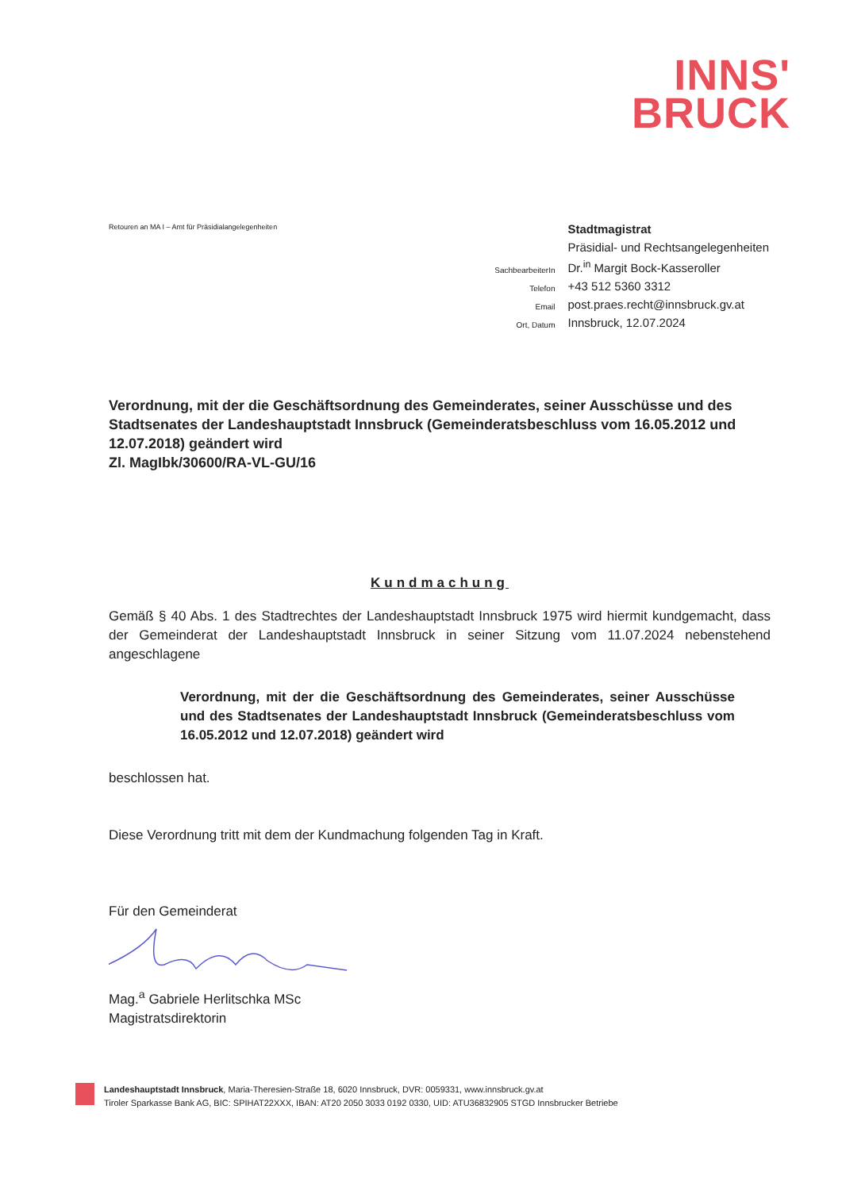INNS'
BRUCK
Retouren an MA I – Amt für Präsidialangelegenheiten
| | Stadtmagistrat |
| | Präsidial- und Rechtsangelegenheiten |
| SachbearbeiterIn | Dr.<sup>in</sup> Margit Bock-Kasseroller |
| Telefon | +43 512 5360 3312 |
| Email | post.praes.recht@innsbruck.gv.at |
| Ort, Datum | Innsbruck, 12.07.2024 |
Verordnung, mit der die Geschäftsordnung des Gemeinderates, seiner Ausschüsse und des Stadtsenates der Landeshauptstadt Innsbruck (Gemeinderatsbeschluss vom 16.05.2012 und 12.07.2018) geändert wird
Zl. MagIbk/30600/RA-VL-GU/16
Kundmachung
Gemäß § 40 Abs. 1 des Stadtrechtes der Landeshauptstadt Innsbruck 1975 wird hiermit kundgemacht, dass der Gemeinderat der Landeshauptstadt Innsbruck in seiner Sitzung vom 11.07.2024 nebenstehend angeschlagene
Verordnung, mit der die Geschäftsordnung des Gemeinderates, seiner Ausschüsse und des Stadtsenates der Landeshauptstadt Innsbruck (Gemeinderatsbeschluss vom 16.05.2012 und 12.07.2018) geändert wird
beschlossen hat.
Diese Verordnung tritt mit dem der Kundmachung folgenden Tag in Kraft.
Für den Gemeinderat
Mag.<sup>a</sup> Gabriele Herlitschka MSc
Magistratsdirektorin
Landeshauptstadt Innsbruck, Maria-Theresien-Straße 18, 6020 Innsbruck, DVR: 0059331, www.innsbruck.gv.at
Tiroler Sparkasse Bank AG, BIC: SPIHAT22XXX, IBAN: AT20 2050 3033 0192 0330, UID: ATU36832905 STGD Innsbrucker Betriebe